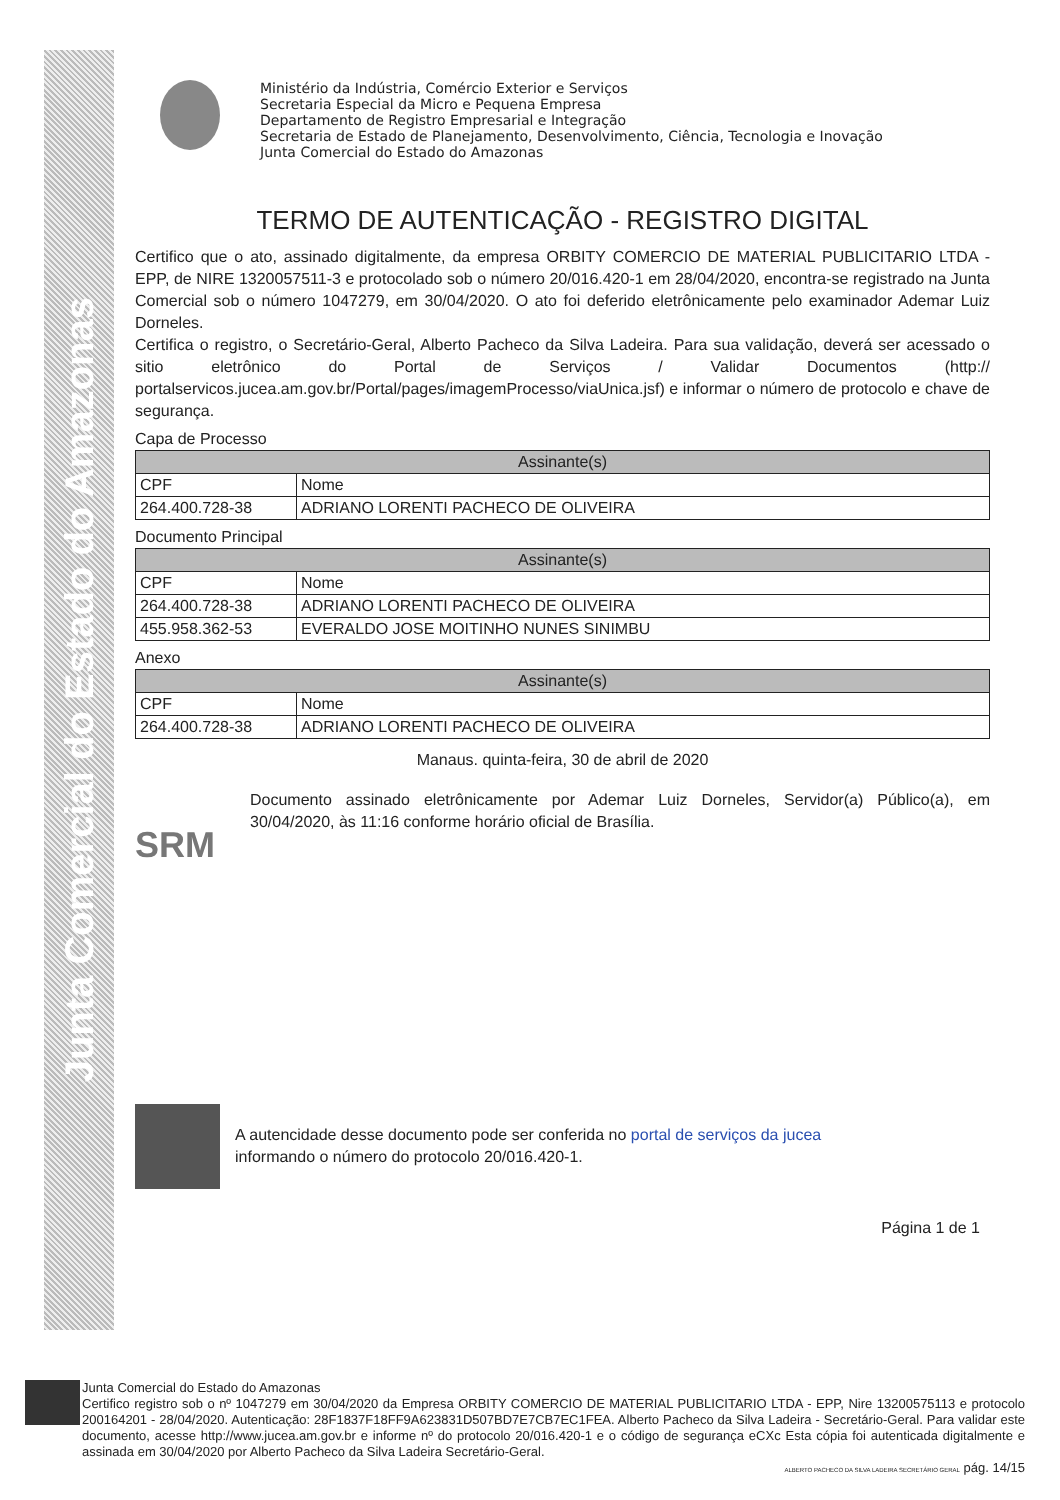Junta Comercial do Estado do Amazonas
Ministério da Indústria, Comércio Exterior e Serviços
Secretaria Especial da Micro e Pequena Empresa
Departamento de Registro Empresarial e Integração
Secretaria de Estado de Planejamento, Desenvolvimento, Ciência, Tecnologia e Inovação
Junta Comercial do Estado do Amazonas
TERMO DE AUTENTICAÇÃO - REGISTRO DIGITAL
Certifico que o ato, assinado digitalmente, da empresa ORBITY COMERCIO DE MATERIAL PUBLICITARIO LTDA - EPP, de NIRE 1320057511-3 e protocolado sob o número 20/016.420-1 em 28/04/2020, encontra-se registrado na Junta Comercial sob o número 1047279, em 30/04/2020. O ato foi deferido eletrônicamente pelo examinador Ademar Luiz Dorneles.
Certifica o registro, o Secretário-Geral, Alberto Pacheco da Silva Ladeira. Para sua validação, deverá ser acessado o sitio eletrônico do Portal de Serviços / Validar Documentos (http:// portalservicos.jucea.am.gov.br/Portal/pages/imagemProcesso/viaUnica.jsf) e informar o número de protocolo e chave de segurança.
Capa de Processo
| Assinante(s) | |
| --- | --- |
| CPF | Nome |
| 264.400.728-38 | ADRIANO LORENTI PACHECO DE OLIVEIRA |
Documento Principal
| Assinante(s) | |
| --- | --- |
| CPF | Nome |
| 264.400.728-38 | ADRIANO LORENTI PACHECO DE OLIVEIRA |
| 455.958.362-53 | EVERALDO JOSE MOITINHO NUNES SINIMBU |
Anexo
| Assinante(s) | |
| --- | --- |
| CPF | Nome |
| 264.400.728-38 | ADRIANO LORENTI PACHECO DE OLIVEIRA |
Manaus. quinta-feira, 30 de abril de 2020
SRM
Documento assinado eletrônicamente por Ademar Luiz Dorneles, Servidor(a) Público(a), em 30/04/2020, às 11:16 conforme horário oficial de Brasília.
A autencidade desse documento pode ser conferida no portal de serviços da jucea
informando o número do protocolo 20/016.420-1.
Página 1 de 1
Junta Comercial do Estado do Amazonas
Certifico registro sob o nº 1047279 em 30/04/2020 da Empresa ORBITY COMERCIO DE MATERIAL PUBLICITARIO LTDA - EPP, Nire 13200575113 e protocolo 200164201 - 28/04/2020. Autenticação: 28F1837F18FF9A623831D507BD7E7CB7EC1FEA. Alberto Pacheco da Silva Ladeira - Secretário-Geral. Para validar este documento, acesse http://www.jucea.am.gov.br e informe nº do protocolo 20/016.420-1 e o código de segurança eCXc Esta cópia foi autenticada digitalmente e assinada em 30/04/2020 por Alberto Pacheco da Silva Ladeira Secretário-Geral.
ALBERTO PACHECO DA SILVA LADEIRA SECRETÁRIO GERAL pág. 14/15